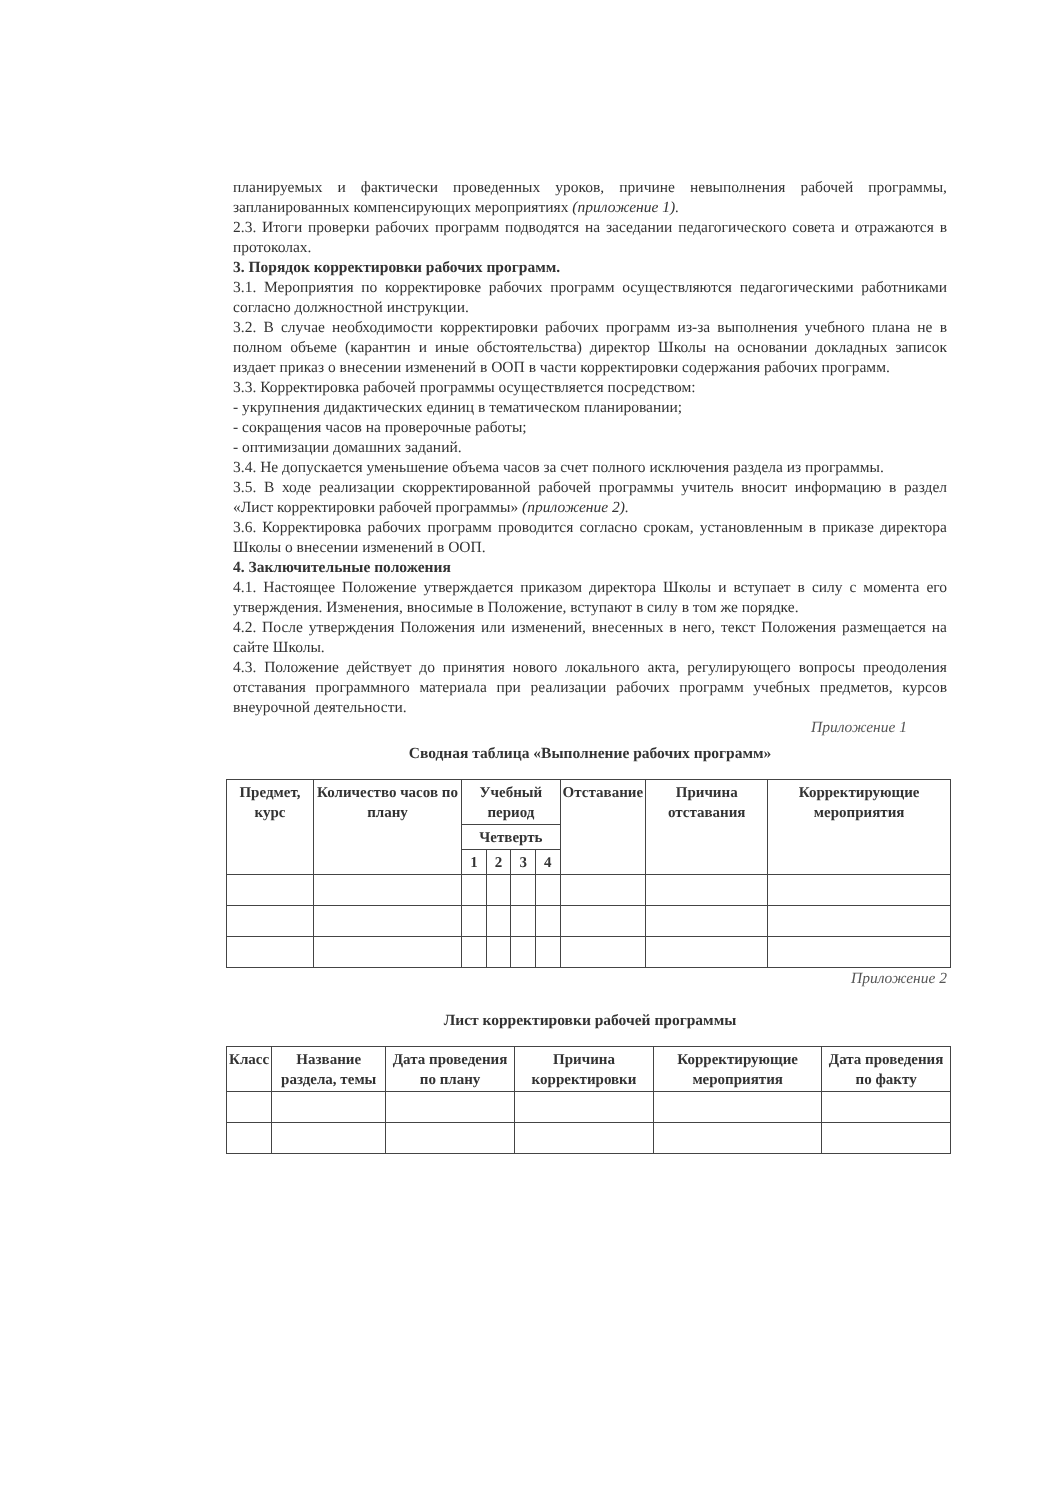планируемых и фактически проведенных уроков, причине невыполнения рабочей программы, запланированных компенсирующих мероприятиях (приложение 1).
2.3. Итоги проверки рабочих программ подводятся на заседании педагогического совета и отражаются в протоколах.
3. Порядок корректировки рабочих программ.
3.1. Мероприятия по корректировке рабочих программ осуществляются педагогическими работниками согласно должностной инструкции.
3.2. В случае необходимости корректировки рабочих программ из-за выполнения учебного плана не в полном объеме (карантин и иные обстоятельства) директор Школы на основании докладных записок издает приказ о внесении изменений в ООП в части корректировки содержания рабочих программ.
3.3. Корректировка рабочей программы осуществляется посредством:
- укрупнения дидактических единиц в тематическом планировании;
- сокращения часов на проверочные работы;
- оптимизации домашних заданий.
3.4. Не допускается уменьшение объема часов за счет полного исключения раздела из программы.
3.5. В ходе реализации скорректированной рабочей программы учитель вносит информацию в раздел «Лист корректировки рабочей программы» (приложение 2).
3.6. Корректировка рабочих программ проводится согласно срокам, установленным в приказе директора Школы о внесении изменений в ООП.
4. Заключительные положения
4.1. Настоящее Положение утверждается приказом директора Школы и вступает в силу с момента его утверждения. Изменения, вносимые в Положение, вступают в силу в том же порядке.
4.2. После утверждения Положения или изменений, внесенных в него, текст Положения размещается на сайте Школы.
4.3. Положение действует до принятия нового локального акта, регулирующего вопросы преодоления отставания программного материала при реализации рабочих программ учебных предметов, курсов внеурочной деятельности.
Приложение 1
Сводная таблица «Выполнение рабочих программ»
| Предмет, курс | Количество часов по плану | Учебный период | | | | Отставание | Причина отставания | Корректирующие мероприятия |
| --- | --- | --- | --- | --- | --- | --- | --- | --- |
| | | Четверть | | | | | | |
| | | 1 | 2 | 3 | 4 | | | |
Приложение 2
Лист корректировки рабочей программы
| Класс | Название раздела, темы | Дата проведения по плану | Причина корректировки | Корректирующие мероприятия | Дата проведения по факту |
| --- | --- | --- | --- | --- | --- |